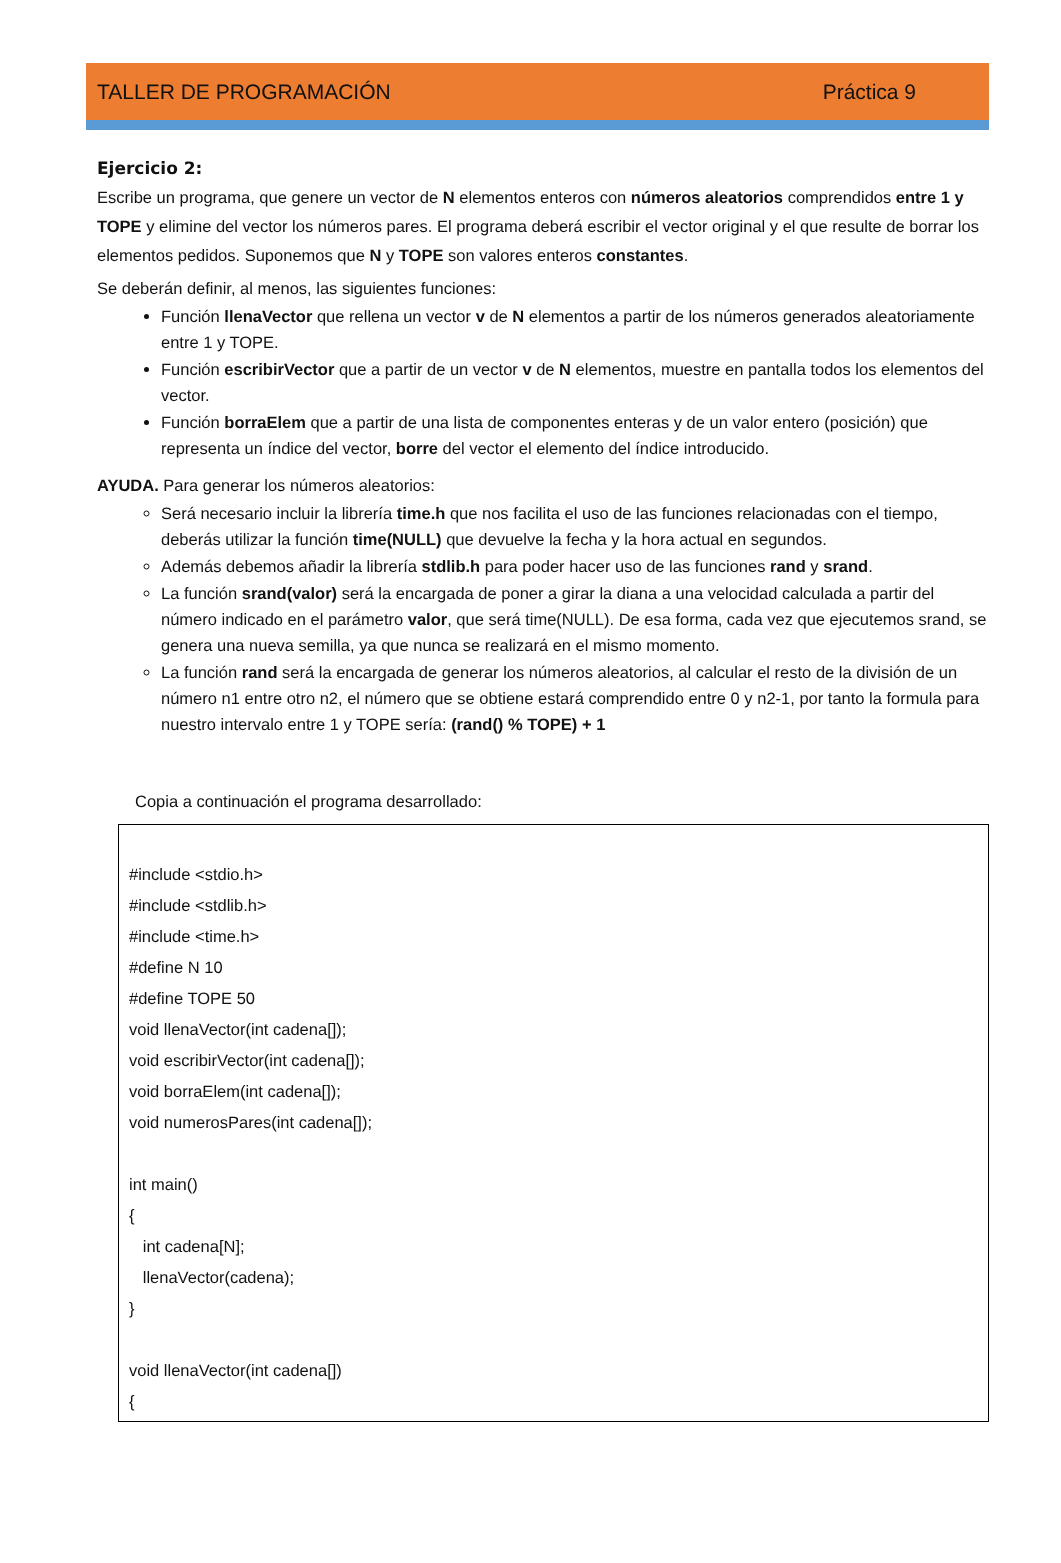TALLER DE PROGRAMACIÓN Práctica 9
Ejercicio 2:
Escribe un programa, que genere un vector de N elementos enteros con números aleatorios comprendidos entre 1 y TOPE y elimine del vector los números pares. El programa deberá escribir el vector original y el que resulte de borrar los elementos pedidos. Suponemos que N y TOPE son valores enteros constantes.
Se deberán definir, al menos, las siguientes funciones:
Función llenaVector que rellena un vector v de N elementos a partir de los números generados aleatoriamente entre 1 y TOPE.
Función escribirVector que a partir de un vector v de N elementos, muestre en pantalla todos los elementos del vector.
Función borraElem que a partir de una lista de componentes enteras y de un valor entero (posición) que representa un índice del vector, borre del vector el elemento del índice introducido.
AYUDA. Para generar los números aleatorios:
Será necesario incluir la librería time.h que nos facilita el uso de las funciones relacionadas con el tiempo, deberás utilizar la función time(NULL) que devuelve la fecha y la hora actual en segundos.
Además debemos añadir la librería stdlib.h para poder hacer uso de las funciones rand y srand.
La función srand(valor) será la encargada de poner a girar la diana a una velocidad calculada a partir del número indicado en el parámetro valor, que será time(NULL). De esa forma, cada vez que ejecutemos srand, se genera una nueva semilla, ya que nunca se realizará en el mismo momento.
La función rand será la encargada de generar los números aleatorios, al calcular el resto de la división de un número n1 entre otro n2, el número que se obtiene estará comprendido entre 0 y n2-1, por tanto la formula para nuestro intervalo entre 1 y TOPE sería: (rand() % TOPE) + 1
Copia a continuación el programa desarrollado:
#include <stdio.h>
#include <stdlib.h>
#include <time.h>
#define N 10
#define TOPE 50
void llenaVector(int cadena[]);
void escribirVector(int cadena[]);
void borraElem(int cadena[]);
void numerosPares(int cadena[]);
int main()
{
int cadena[N];
llenaVector(cadena);
}
void llenaVector(int cadena[])
{